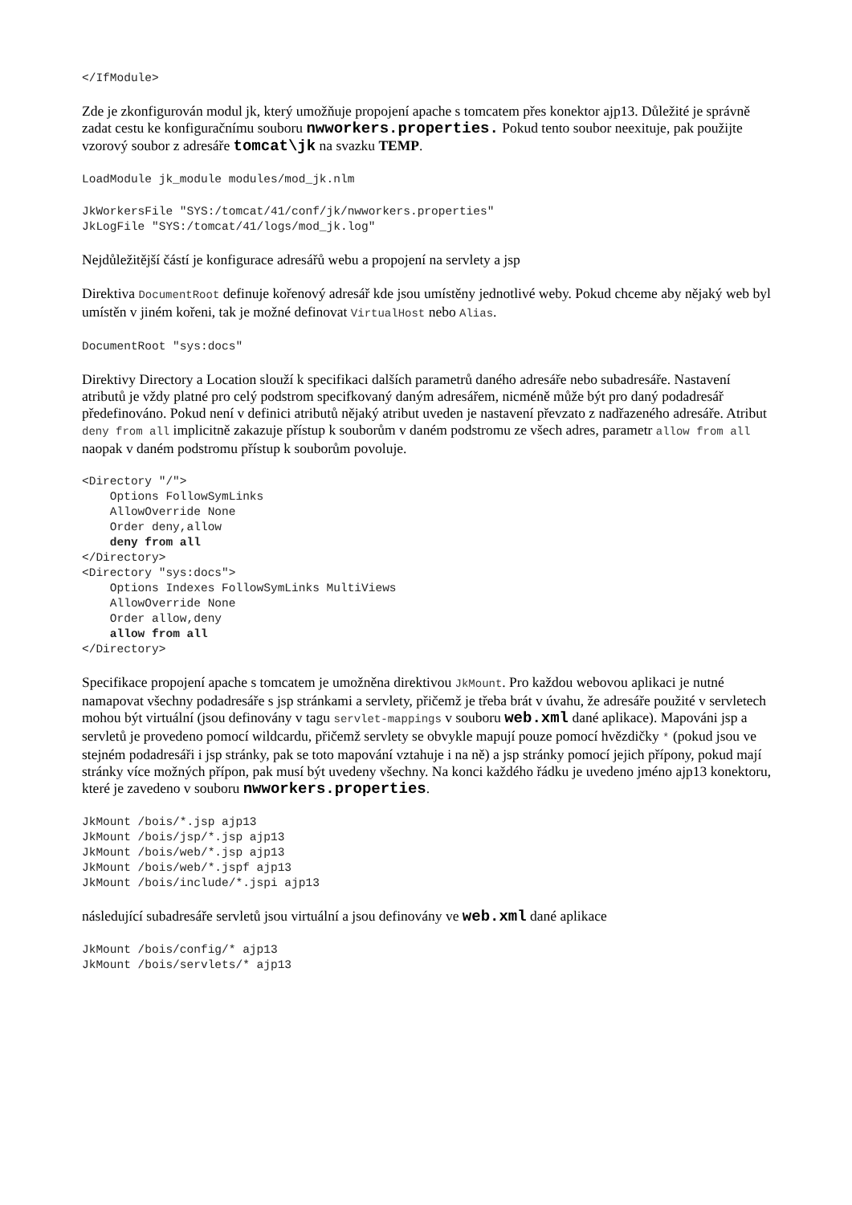</IfModule>
Zde je zkonfigurován modul jk, který umožňuje propojení apache s tomcatem přes konektor ajp13. Důležité je správně zadat cestu ke konfiguračnímu souboru nwworkers.properties. Pokud tento soubor neexituje, pak použijte vzorový soubor z adresáře tomcat\jk na svazku TEMP.
LoadModule jk_module modules/mod_jk.nlm
JkWorkersFile "SYS:/tomcat/41/conf/jk/nwworkers.properties"
JkLogFile "SYS:/tomcat/41/logs/mod_jk.log"
Nejdůležitější částí je konfigurace adresářů webu a propojení na servlety a jsp
Direktiva DocumentRoot definuje kořenový adresář kde jsou umístěny jednotlivé weby. Pokud chceme aby nějaký web byl umístěn v jiném kořeni, tak je možné definovat VirtualHost nebo Alias.
DocumentRoot "sys:docs"
Direktivy Directory a Location slouží k specifikaci dalších parametrů daného adresáře nebo subadresáře. Nastavení atributů je vždy platné pro celý podstrom specifkovaný daným adresářem, nicméně může být pro daný podadresář předefinováno. Pokud není v definici atributů nějaký atribut uveden je nastavení převzato z nadřazeného adresáře. Atribut deny from all implicitně zakazuje přístup k souborům v daném podstromu ze všech adres, parametr allow from all naopak v daném podstromu přístup k souborům povoluje.
<Directory "/">
    Options FollowSymLinks
    AllowOverride None
    Order deny,allow
    deny from all
</Directory>
<Directory "sys:docs">
    Options Indexes FollowSymLinks MultiViews
    AllowOverride None
    Order allow,deny
    allow from all
</Directory>
Specifikace propojení apache s tomcatem je umožněna direktivou JkMount. Pro každou webovou aplikaci je nutné namapovat všechny podadresáře s jsp stránkami a servlety, přičemž je třeba brát v úvahu, že adresáře použité v servletech mohou být virtuální (jsou definovány v tagu servlet-mappings v souboru web.xml dané aplikace). Mapováni jsp a servletů je provedeno pomocí wildcardu, přičemž servlety se obvykle mapují pouze pomocí hvězdičky * (pokud jsou ve stejném podadresáři i jsp stránky, pak se toto mapování vztahuje i na ně) a jsp stránky pomocí jejich přípony, pokud mají stránky více možných přípon, pak musí být uvedeny všechny. Na konci každého řádku je uvedeno jméno ajp13 konektoru, které je zavedeno v souboru nwworkers.properties.
JkMount /bois/*.jsp ajp13
JkMount /bois/jsp/*.jsp ajp13
JkMount /bois/web/*.jsp ajp13
JkMount /bois/web/*.jspf ajp13
JkMount /bois/include/*.jspi ajp13
následující subadresáře servletů jsou virtuální a jsou definovány ve web.xml dané aplikace
JkMount /bois/config/* ajp13
JkMount /bois/servlets/* ajp13